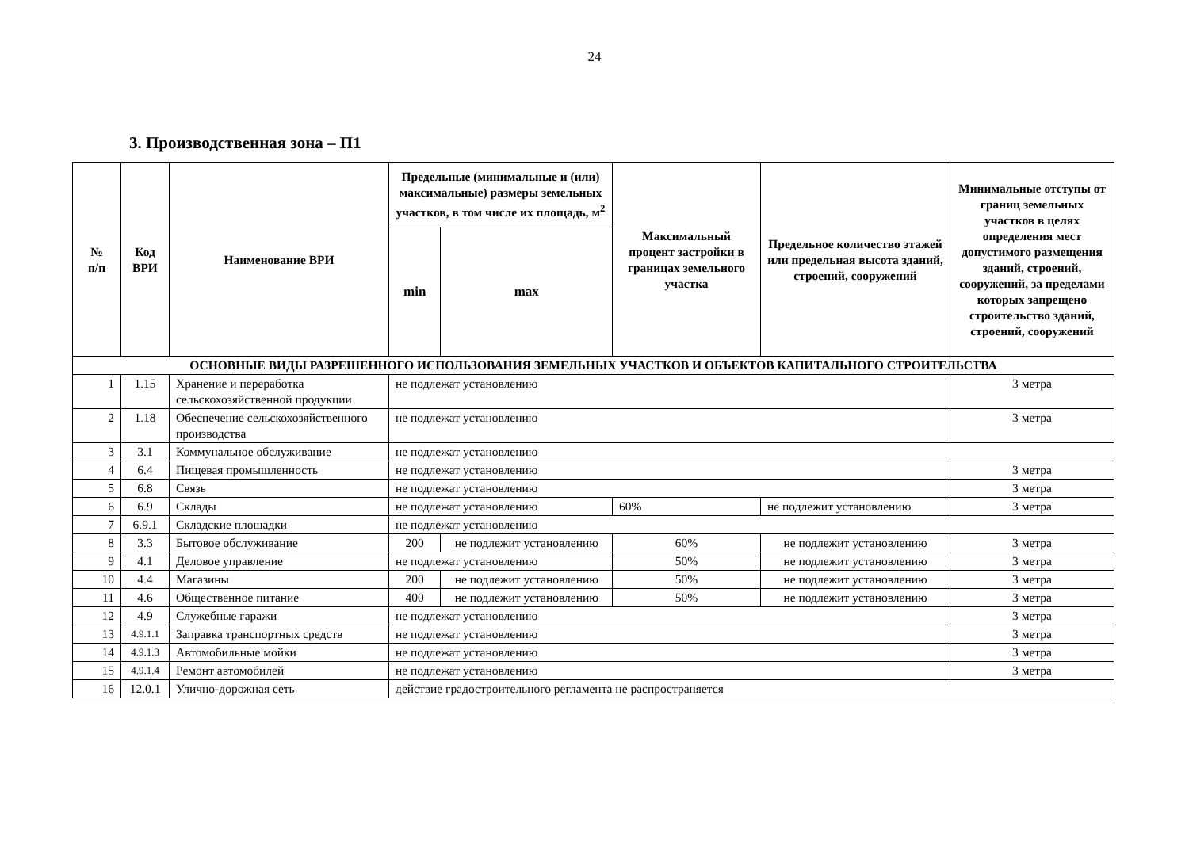24
3. Производственная зона – П1
| № п/п | Код ВРИ | Наименование ВРИ | Предельные (минимальные и (или) максимальные) размеры земельных участков, в том числе их площадь, м<sup>2</sup> | | Максимальный процент застройки в границах земельного участка | Предельное количество этажей или предельная высота зданий, строений, сооружений | Минимальные отступы от границ земельных участков в целях определения мест допустимого размещения зданий, строений, сооружений, за пределами которых запрещено строительство зданий, строений, сооружений |
| --- | --- | --- | --- | --- | --- | --- | --- |
| | | | min | max | | | |
| ОСНОВНЫЕ ВИДЫ РАЗРЕШЕННОГО ИСПОЛЬЗОВАНИЯ ЗЕМЕЛЬНЫХ УЧАСТКОВ И ОБЪЕКТОВ КАПИТАЛЬНОГО СТРОИТЕЛЬСТВА | | | | | | | |
| 1 | 1.15 | Хранение и переработка сельскохозяйственной продукции | не подлежат установлению | | | | 3 метра |
| 2 | 1.18 | Обеспечение сельскохозяйственного производства | не подлежат установлению | | | | 3 метра |
| 3 | 3.1 | Коммунальное обслуживание | не подлежат установлению | | | | |
| 4 | 6.4 | Пищевая промышленность | не подлежат установлению | | | | 3 метра |
| 5 | 6.8 | Связь | не подлежат установлению | | | | 3 метра |
| 6 | 6.9 | Склады | не подлежат установлению | | 60% | не подлежит установлению | 3 метра |
| 7 | 6.9.1 | Складские площадки | не подлежат установлению | | | | |
| 8 | 3.3 | Бытовое обслуживание | 200 | не подлежит установлению | 60% | не подлежит установлению | 3 метра |
| 9 | 4.1 | Деловое управление | не подлежат установлению | | 50% | не подлежит установлению | 3 метра |
| 10 | 4.4 | Магазины | 200 | не подлежит установлению | 50% | не подлежит установлению | 3 метра |
| 11 | 4.6 | Общественное питание | 400 | не подлежит установлению | 50% | не подлежит установлению | 3 метра |
| 12 | 4.9 | Служебные гаражи | не подлежат установлению | | | | 3 метра |
| 13 | 4.9.1.1 | Заправка транспортных средств | не подлежат установлению | | | | 3 метра |
| 14 | 4.9.1.3 | Автомобильные мойки | не подлежат установлению | | | | 3 метра |
| 15 | 4.9.1.4 | Ремонт автомобилей | не подлежат установлению | | | | 3 метра |
| 16 | 12.0.1 | Улично-дорожная сеть | действие градостроительного регламента не распространяется | | | | |